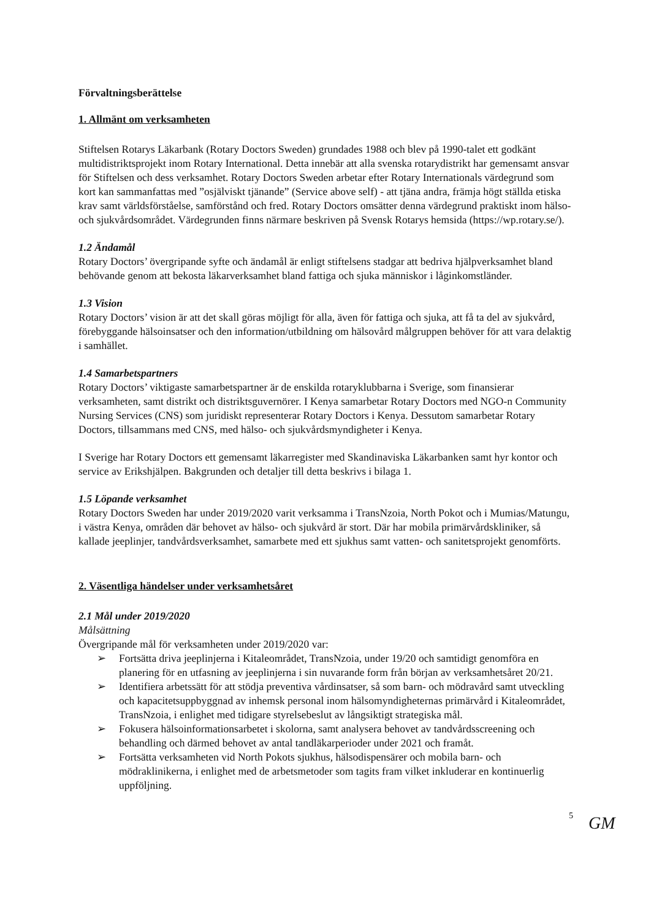Förvaltningsberättelse
1. Allmänt om verksamheten
Stiftelsen Rotarys Läkarbank (Rotary Doctors Sweden) grundades 1988 och blev på 1990-talet ett godkänt multidistriktsprojekt inom Rotary International. Detta innebär att alla svenska rotarydistrikt har gemensamt ansvar för Stiftelsen och dess verksamhet. Rotary Doctors Sweden arbetar efter Rotary Internationals värdegrund som kort kan sammanfattas med ”osjälviskt tjänande” (Service above self) - att tjäna andra, främja högt ställda etiska krav samt världsförståelse, samförstånd och fred. Rotary Doctors omsätter denna värdegrund praktiskt inom hälso- och sjukvårdsområdet. Värdegrunden finns närmare beskriven på Svensk Rotarys hemsida (https://wp.rotary.se/).
1.2 Ändamål
Rotary Doctors’ övergripande syfte och ändamål är enligt stiftelsens stadgar att bedriva hjälpverksamhet bland behövande genom att bekosta läkarverksamhet bland fattiga och sjuka människor i låginkomstländer.
1.3 Vision
Rotary Doctors’ vision är att det skall göras möjligt för alla, även för fattiga och sjuka, att få ta del av sjukvård, förebyggande hälsoinsatser och den information/utbildning om hälsovård målgruppen behöver för att vara delaktig i samhället.
1.4 Samarbetspartners
Rotary Doctors’ viktigaste samarbetspartner är de enskilda rotaryklubbarna i Sverige, som finansierar verksamheten, samt distrikt och distriktsguvernörer. I Kenya samarbetar Rotary Doctors med NGO-n Community Nursing Services (CNS) som juridiskt representerar Rotary Doctors i Kenya. Dessutom samarbetar Rotary Doctors, tillsammans med CNS, med hälso- och sjukvårdsmyndigheter i Kenya.
I Sverige har Rotary Doctors ett gemensamt läkarregister med Skandinaviska Läkarbanken samt hyr kontor och service av Erikshjälpen. Bakgrunden och detaljer till detta beskrivs i bilaga 1.
1.5 Löpande verksamhet
Rotary Doctors Sweden har under 2019/2020 varit verksamma i TransNzoia, North Pokot och i Mumias/Matungu, i västra Kenya, områden där behovet av hälso- och sjukvård är stort. Där har mobila primärvårdskliniker, så kallade jeeplinjer, tandvårdsverksamhet, samarbete med ett sjukhus samt vatten- och sanitetsprojekt genomförts.
2. Väsentliga händelser under verksamhetsåret
2.1 Mål under 2019/2020
Målsättning
Övergripande mål för verksamheten under 2019/2020 var:
➢ Fortsätta driva jeeplinjerna i Kitaleområdet, TransNzoia, under 19/20 och samtidigt genomföra en planering för en utfasning av jeeplinjerna i sin nuvarande form från början av verksamhetsåret 20/21.
➢ Identifiera arbetssätt för att stödja preventiva vårdinsatser, så som barn- och mödravård samt utveckling och kapacitetsuppbyggnad av inhemsk personal inom hälsomyndigheternas primärvård i Kitaleområdet, TransNzoia, i enlighet med tidigare styrelsebeslut av långsiktigt strategiska mål.
➢ Fokusera hälsoinformationsarbetet i skolorna, samt analysera behovet av tandvårdsscreening och behandling och därmed behovet av antal tandläkarperioder under 2021 och framåt.
➢ Fortsätta verksamheten vid North Pokots sjukhus, hälsodispensärer och mobila barn- och mödraklinikerna, i enlighet med de arbetsmetoder som tagits fram vilket inkluderar en kontinuerlig uppföljning.
5
GM